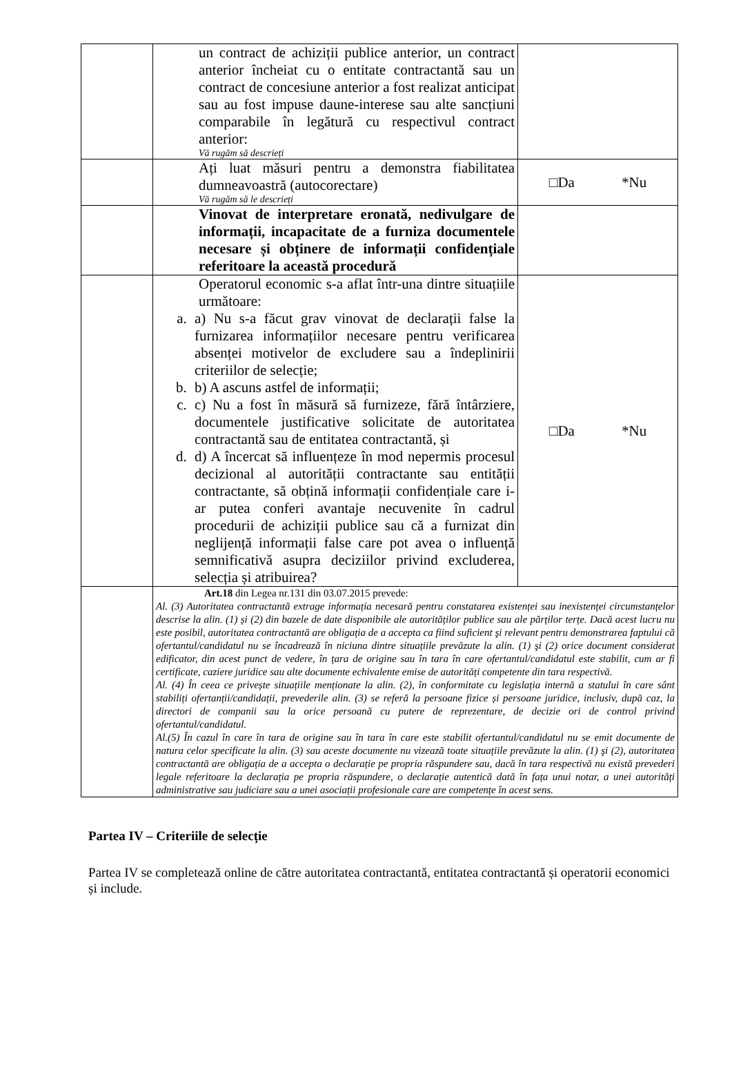| | un contract de achiziții publice anterior, un contract anterior încheiat cu o entitate contractantă sau un contract de concesiune anterior a fost realizat anticipat sau au fost impuse daune-interese sau alte sancțiuni comparabile în legătură cu respectivul contract anterior: Vă rugăm să descrieți | |
| | Ați luat măsuri pentru a demonstra fiabilitatea dumneavoastră (autocorectare) Vă rugăm să le descrieți | □Da *Nu |
| | Vinovat de interpretare eronată, nedivulgare de informații, incapacitate de a furniza documentele necesare și obținere de informații confidențiale referitoare la această procedură | |
| | Operatorul economic s-a aflat într-una dintre situațiile următoare: a. a) Nu s-a făcut grav vinovat de declarații false la furnizarea informațiilor necesare pentru verificarea absenței motivelor de excludere sau a îndeplinirii criteriilor de selecție; b. b) A ascuns astfel de informații; c. c) Nu a fost în măsură să furnizeze, fără întârziere, documentele justificative solicitate de autoritatea contractantă sau de entitatea contractantă, și d. d) A încercat să influențeze în mod nepermis procesul decizional al autorității contractante sau entității contractante, să obțină informații confidențiale care i-ar putea conferi avantaje necuvenite în cadrul procedurii de achiziții publice sau că a furnizat din neglijență informații false care pot avea o influență semnificativă asupra deciziilor privind excluderea, selecția și atribuirea? | □Da *Nu |
| | Art.18 din Legea nr.131 din 03.07.2015 prevede: Al. (3) Autoritatea contractantă extrage informația necesară pentru constatarea existenței sau inexistenței circumstanțelor descrise la alin. (1) și (2) din bazele de date disponibile ale autorităților publice sau ale părților terțe. Dacă acest lucru nu este posibil, autoritatea contractantă are obligația de a accepta ca fiind suficient şi relevant pentru demonstrarea faptului că ofertantul/candidatul nu se încadrează în niciuna dintre situațiile prevăzute la alin. (1) şi (2) orice document considerat edificator, din acest punct de vedere, în țara de origine sau în tara în care ofertantul/candidatul este stabilit, cum ar fi certificate, caziere juridice sau alte documente echivalente emise de autorități competente din tara respectivă. Al. (4) În ceea ce privește situațiile menționate la alin. (2), în conformitate cu legislația internă a statului în care sânt stabiliți ofertanții/candidații, prevederile alin. (3) se referă la persoane fizice și persoane juridice, inclusiv, după caz, la directori de companii sau la orice persoană cu putere de reprezentare, de decizie ori de control privind ofertantul/candidatul. Al.(5) În cazul în care în tara de origine sau în tara în care este stabilit ofertantul/candidatul nu se emit documente de natura celor specificate la alin. (3) sau aceste documente nu vizează toate situațiile prevăzute la alin. (1) şi (2), autoritatea contractantă are obligația de a accepta o declarație pe propria răspundere sau, dacă în tara respectivă nu există prevederi legale referitoare la declarația pe propria răspundere, o declarație autentică dată în fața unui notar, a unei autorități administrative sau judiciare sau a unei asociații profesionale care are competențe în acest sens. | |
Partea IV – Criteriile de selecție
Partea IV se completează online de către autoritatea contractantă, entitatea contractantă și operatorii economici și include.